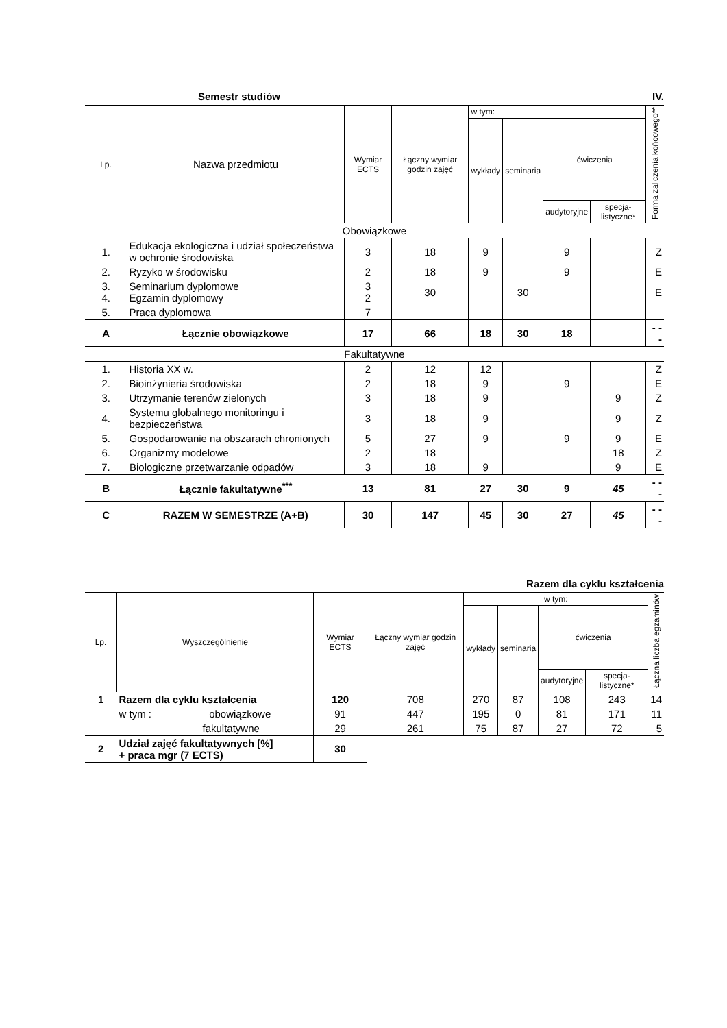Semestr studiów IV.
| Lp. | Nazwa przedmiotu | Wymiar ECTS | Łączny wymiar godzin zajęć | w tym: | | | | Forma zaliczenia końcowego** |
| --- | --- | --- | --- | --- | --- | --- | --- | --- |
| | | | | wykłady | seminaria | ćwiczenia | | |
| | | | | | | audytoryjne | specja-listyczne* | |
| Obowiązkowe | | | | | | | | |
| 1. | Edukacja ekologiczna i udział społeczeństwa w ochronie środowiska | 3 | 18 | 9 | | 9 | | Z |
| 2. | Ryzyko w środowisku | 2 | 18 | 9 | | 9 | | E |
| 3. 4. | Seminarium dyplomowe Egzamin dyplomowy | 3 2 | 30 | | 30 | | | E |
| 5. | Praca dyplomowa | 7 | | | | | | |
| A | Łącznie obowiązkowe | 17 | 66 | 18 | 30 | 18 | | - - - |
| Fakultatywne | | | | | | | | |
| 1. | Historia XX w. | 2 | 12 | 12 | | | | Z |
| 2. | Bioinżynieria środowiska | 2 | 18 | 9 | | 9 | | E |
| 3. | Utrzymanie terenów zielonych | 3 | 18 | 9 | | | 9 | Z |
| 4. | Systemu globalnego monitoringu i bezpieczeństwa | 3 | 18 | 9 | | | 9 | Z |
| 5. | Gospodarowanie na obszarach chronionych | 5 | 27 | 9 | | 9 | 9 | E |
| 6. | Organizmy modelowe | 2 | 18 | | | | 18 | Z |
| 7. | Biologiczne przetwarzanie odpadów | 3 | 18 | 9 | | | 9 | E |
| B | Łącznie fakultatywne<sup>***</sup> | 13 | 81 | 27 | 30 | 9 | 45 | - - - |
| C | RAZEM W SEMESTRZE (A+B) | 30 | 147 | 45 | 30 | 27 | 45 | - - - |
Razem dla cyklu kształcenia
| Lp. | Wyszczególnienie | Wymiar ECTS | Łączny wymiar godzin zajęć | w tym: | | | | Łączna liczba egzaminów |
| --- | --- | --- | --- | --- | --- | --- | --- | --- |
| | | | | wykłady | seminaria | ćwiczenia | | |
| | | | | | | audytoryjne | specja-listyczne* | |
| 1 | Razem dla cyklu kształcenia | 120 | 708 | 270 | 87 | 108 | 243 | 14 |
| | w tym : obowiązkowe | 91 | 447 | 195 | 0 | 81 | 171 | 11 |
| | fakultatywne | 29 | 261 | 75 | 87 | 27 | 72 | 5 |
| 2 | Udział zajęć fakultatywnych [%] + praca mgr (7 ECTS) | 30 | | | | | | |